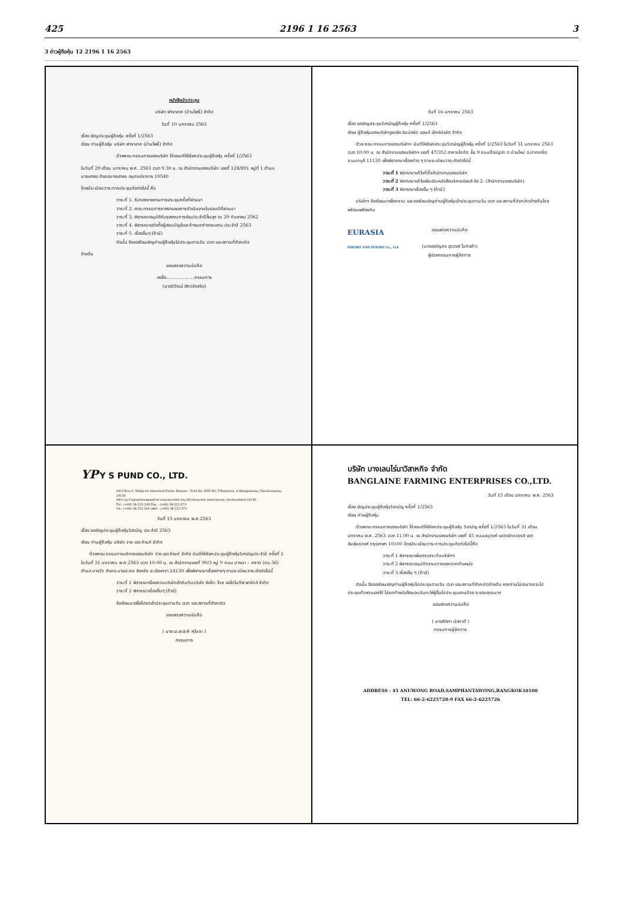425 2196 1 16 2563 3
3 ข่าวผู้ถือหุ้น 12 2196 1 16 2563
หนังสือนัดประชุม
บริษัท ฟาราเทค (บ้านโพธิ์) จำกัด
วันที่ 10 มกราคม 2563
เรื่อง เชิญประชุมผู้ถือหุ้น ครั้งที่ 1/2563
เรียน ท่านผู้ถือหุ้น บริษัท ฟาราเทค (บ้านโพธิ์) จำกัด
ด้วยคณะกรรมการของบริษัท ได้ลงมติให้เรียกประชุมผู้ถือหุ้น ครั้งที่ 1/2563
ในวันที่ 29 เดือน มกราคม พ.ศ. 2563 เวลา 9.30 น. ณ สำนักงานของบริษัท เลขที่ 128/891 หมู่ที่ 1 ตำบลบางเสาธง อำเภอบางเสาธง สมุทรปราการ 10540
โดยมีระเบียบวาระการประชุมดังต่อไปนี้ คือ
วาระที่ 1. รับรองรายงานการประชุมครั้งที่ผ่านมา
วาระที่ 2. คณะกรรมการรายงานผลการดำเนินงานในรอบปีที่ผ่านมา
วาระที่ 3. พิจารณาอนุมัติรับรองงบการเงินประจำปีสิ้นสุด ณ 29 กันยายน 2562
วาระที่ 4. พิจารณาแต่งตั้งผู้สอบบัญชีและกำหนดค่าตอบแทน ประจำปี 2563
วาระที่ 5. เรื่องอื่นๆ (ถ้ามี)
ดังนั้น จึงขอเรียนเชิญท่านผู้ถือหุ้นไปประชุมตามวัน เวลา และสถานที่ดังกล่าว
ข้างต้น
ขอแสดงความนับถือ
ลงชื่อ....................กรรมการ
(นายวิวัฒน์ อัศวลำเจริง)
วันที่ 16 มกราคม 2563
เรื่อง ขอเชิญประชุมวิสามัญผู้ถือหุ้น ครั้งที่ 1/2563
เรียน ผู้ถือหุ้นของบริษัทยูเรเซีย อิมปอร์ต แอนด์ เอ็กซ์ปอร์ต จำกัด
ด้วย คณะกรรมการของบริษัทฯ มีมติให้เรียกประชุมวิสามัญผู้ถือหุ้น ครั้งที่ 1/2563 ในวันที่ 31 มกราคม 2563 เวลา 10.00 น. ณ สำนักงานของบริษัทฯ เลขที่ 47/352 อาคารไดตัด ชั้น 9 ถนนป๊อปปูล่า ต.บ้านใหม่ อ.ปากเกร็ด จ.นนทบุรี 11120 เพื่อพิจารณาเรื่องต่าง ๆ ตามระเบียบวาระดังต่อไปนี้
วาระที่ 1 พิจารณาแก้ไขที่ตั้งสำนักงานของบริษัท
วาระที่ 2 พิจารณาแก้ไขเพิ่มเติมหนังสือบริคณห์สนธิ ข้อ 2. (สำนักงานของบริษัท)
วาระที่ 3 พิจารณาเรื่องอื่น ๆ (ถ้ามี)
บริษัทฯ จึงเรียนมาเพื่อทราบ และขอเรียนเชิญท่านผู้ถือหุ้นเข้าประชุมตามวัน เวลา และสถานที่ดังกล่าวข้างต้นโดยพร้อมเพรียงกัน
EURASIA
IMPORT AND EXPORT Co., Ltd
ขอแสดงความนับถือ
(นางอณัญภร สุววงศ์ โบทิสต้า)
ผู้ช่วยกรรมการผู้จัดการ
YP Y S PUND CO., LTD.
90/3 Moo 9, Wellgrow Industrial Estate Bangna - Trad Rd. (KM.36), T.Bangwua, A.Bangpakong, Chachoengsao, 24130
90/3 หมู่ 9 นิคมอุตสาหกรรมเวลโกรว์ ถนนบางนา-ตราด (กม.36) ตำบลบางวัว อำเภอบางปะกง จังหวัดฉะเชิงเทรา 24130
Tel : (+66) 38-522-330 Fax. : (+66) 38-522-373
โทร : (+66) 38-522-330 แฟกซ์ : (+66) 38-522-373
วันที่ 15 มกราคม พ.ศ.2563
เรื่อง ขอเชิญประชุมผู้ถือหุ้นวิสามัญ ประจำปี 2563
เรียน ท่านผู้ถือหุ้น บริษัท วาย เอส ภัณฑ์ จำกัด
ด้วยคณะกรรมการบริหารของบริษัท วาย เอส ภัณฑ์ จำกัด มีมติให้เรียกประชุมผู้ถือหุ้นวิสามัญประจำปี ครั้งที่ 1 ในวันที่ 31 มกราคม พ.ศ.2563 เวลา 10:00 น. ณ สำนักงานเลขที่ 90/3 หมู่ 9 ถนน บางนา – ตราด (กม.36) ตำบล บางวัว อำเภอ บางปะกง จังหวัด ฉะเชิงเทรา 24130 เพื่อพิจารณาเรื่องต่างๆ ตามระเบียบวาระดังต่อไปนี้
วาระที่ 1 พิจารณาเรื่องควบบริษัทเข้ากันกับบริษัท ซังโกะ ไทย ออโตโมทีฟ พาร์ทส์ จำกัด
วาระที่ 2 พิจารณาเรื่องอื่นๆ (ถ้ามี)
จึงเรียนมาเพื่อโปรดเข้าประชุมตามวัน เวลา และสถานที่ดังกล่าว
ขอแสดงความนับถือ
( นาย มะสะอะคิ คุโบตะ )
กรรมการ
บริษัท บางเลนไร่นาวิสาหกิจ จำกัด
BANGLAINE FARMING ENTERPRISES CO.,LTD.
วันที่ 15 เดือน มกราคม พ.ศ. 2563
เรื่อง เชิญประชุมผู้ถือหุ้นวิสามัญ ครั้งที่ 1/2563
เรียน ท่านผู้ถือหุ้น
ด้วยคณะกรรมการของบริษัท ได้ลงมติให้เรียกประชุมผู้ถือหุ้น วิสามัญ ครั้งที่ 1/2563 ในวันที่ 31 เดือน มกราคม พ.ศ. 2563 เวลา 11.00 น. ณ สำนักงานของบริษัท เลขที่ 45 ถนนอนุวงศ์ แขวงจักรวรรดิ เขตสัมพันธวงศ์ กรุงเทพฯ 10100 โดยมีระเบียบวาระการประชุมดังต่อไปนี้คือ
วาระที่ 1 พิจารณาเพิ่มตราประทับบริษัทฯ
วาระที่ 2 พิจารณาอนุมัติกรรมการออกจากตำแหน่ง
วาระที่ 3 เรื่องอื่น ๆ (ถ้ามี)
ดังนั้น จึงขอเรียนเชิญท่านผู้ถือหุ้นไปประชุมตามวัน เวลา และสถานที่ดังกล่าวข้างต้น หากท่านไม่สามารถจะไปประชุมด้วยตนเองได้ โปรดทำหนังสือมอบฉันทะให้ผู้อื่นไปประชุมแทนด้วย จะขอบคุณมาก
ขอแสดงความนับถือ
( นางศิลิกา มัสกาตี )
กรรมการผู้จัดการ
ADDRESS : 45 ANUWONG ROAD,SAMPHANTAWONG,BANGKOK10100
TEL: 66-2-6225728-9 FAX 66-2-6225726